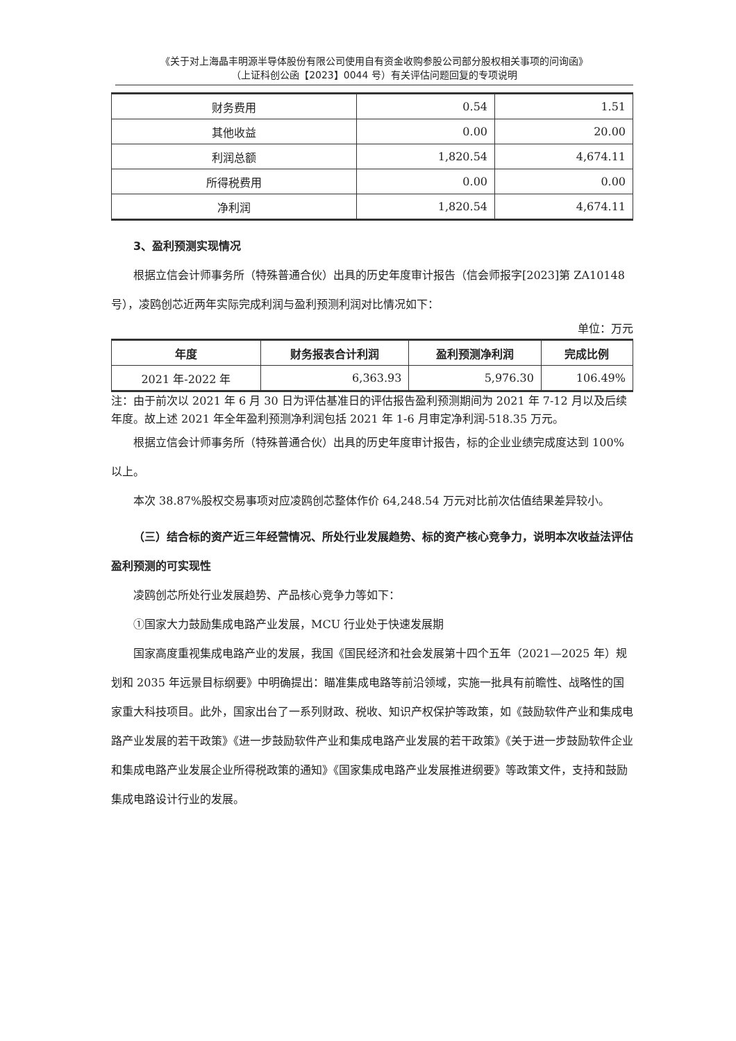《关于对上海晶丰明源半导体股份有限公司使用自有资金收购参股公司部分股权相关事项的问询函》
（上证科创公函【2023】0044 号）有关评估问题回复的专项说明
| 财务费用 | 0.54 | 1.51 |
| 其他收益 | 0.00 | 20.00 |
| 利润总额 | 1,820.54 | 4,674.11 |
| 所得税费用 | 0.00 | 0.00 |
| 净利润 | 1,820.54 | 4,674.11 |
3、盈利预测实现情况
根据立信会计师事务所（特殊普通合伙）出具的历史年度审计报告（信会师报字[2023]第 ZA10148 号），凌鸥创芯近两年实际完成利润与盈利预测利润对比情况如下：
单位：万元
| 年度 | 财务报表合计利润 | 盈利预测净利润 | 完成比例 |
| --- | --- | --- | --- |
| 2021 年-2022 年 | 6,363.93 | 5,976.30 | 106.49% |
注：由于前次以 2021 年 6 月 30 日为评估基准日的评估报告盈利预测期间为 2021 年 7-12 月以及后续年度。故上述 2021 年全年盈利预测净利润包括 2021 年 1-6 月审定净利润-518.35 万元。
根据立信会计师事务所（特殊普通合伙）出具的历史年度审计报告，标的企业业绩完成度达到 100%以上。
本次 38.87%股权交易事项对应凌鸥创芯整体作价 64,248.54 万元对比前次估值结果差异较小。
（三）结合标的资产近三年经营情况、所处行业发展趋势、标的资产核心竞争力，说明本次收益法评估盈利预测的可实现性
凌鸥创芯所处行业发展趋势、产品核心竞争力等如下：
①国家大力鼓励集成电路产业发展，MCU 行业处于快速发展期
国家高度重视集成电路产业的发展，我国《国民经济和社会发展第十四个五年（2021—2025 年）规划和 2035 年远景目标纲要》中明确提出：瞄准集成电路等前沿领域，实施一批具有前瞻性、战略性的国家重大科技项目。此外，国家出台了一系列财政、税收、知识产权保护等政策，如《鼓励软件产业和集成电路产业发展的若干政策》《进一步鼓励软件产业和集成电路产业发展的若干政策》《关于进一步鼓励软件企业和集成电路产业发展企业所得税政策的通知》《国家集成电路产业发展推进纲要》等政策文件，支持和鼓励集成电路设计行业的发展。